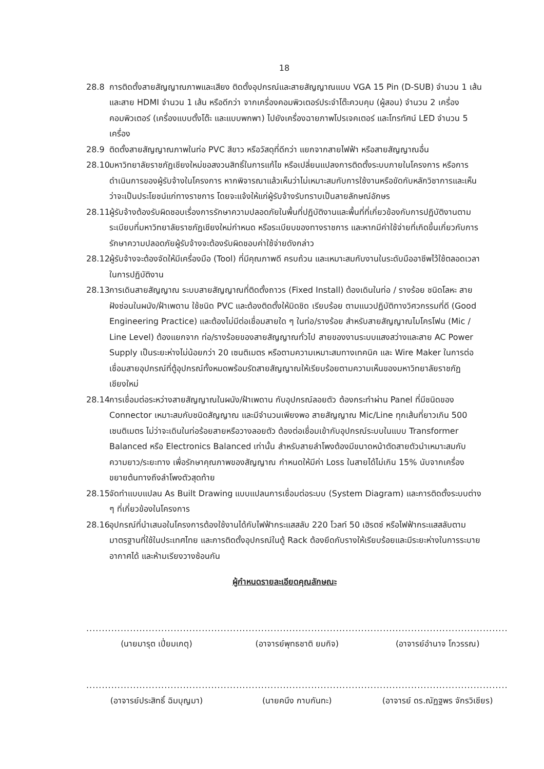18
28.8 การติดตั้งสายสัญญาณภาพและเสียง ติดตั้งอุปกรณ์และสายสัญญาณแบบ VGA 15 Pin (D-SUB) จำนวน 1 เส้น และสาย HDMI จำนวน 1 เส้น หรือดีกว่า จากเครื่องคอมพิวเตอร์ประจำโต๊ะควบคุม (ผู้สอน) จำนวน 2 เครื่องคอมพิวเตอร์ (เครื่องแบบตั้งโต๊ะ และแบบพกพา) ไปยังเครื่องฉายภาพโปรเจคเตอร์ และโทรทัศน์ LED จำนวน 5 เครื่อง
28.9 ติดตั้งสายสัญญาณภาพในท่อ PVC สีขาว หรือวัสดุที่ดีกว่า แยกจากสายไฟฟ้า หรือสายสัญญาณอื่น
28.10
มหาวิทยาลัยราชภัฏเชียงใหม่ขอสงวนสิทธิ์ในการแก้ไข หรือเปลี่ยนแปลงการติดตั้งระบบภายในโครงการ หรือการดำเนินการของผู้รับจ้างในโครงการ หากพิจารณาแล้วเห็นว่าไม่เหมาะสมกับการใช้งานหรือขัดกับหลักวิชาการและเห็นว่าจะเป็นประโยชน์แก่ทางราชการ โดยจะแจ้งให้แก่ผู้รับจ้างรับทราบเป็นลายลักษณ์อักษร
28.11
ผู้รับจ้างต้องรับผิดชอบเรื่องการรักษาความปลอดภัยในพื้นที่ปฏิบัติงานและพื้นที่ที่เกี่ยวข้องกับการปฏิบัติงานตามระเบียบที่มหาวิทยาลัยราชภัฏเชียงใหม่กำหนด หรือระเบียบของทางราชการ และหากมีค่าใช้จ่ายที่เกิดขึ้นเกี่ยวกับการรักษาความปลอดภัยผู้รับจ้างจะต้องรับผิดชอบค่าใช้จ่ายดังกล่าว
28.12
ผู้รับจ้างจะต้องจัดให้มีเครื่องมือ (Tool) ที่มีคุณภาพดี ครบถ้วน และเหมาะสมกับงานในระดับมืออาชีพไว้ใช้ตลอดเวลาในการปฏิบัติงาน
28.13
การเดินสายสัญญาณ ระบบสายสัญญาณที่ติดตั้งถาวร (Fixed Install) ต้องเดินในท่อ / รางร้อย ชนิดโลหะ สายฝังซ่อนในผนัง/ฝ้าเพดาน ใช้ชนิด PVC และต้องติดตั้งให้มิดชิด เรียบร้อย ตามแนวปฏิบัติทางวิศวกรรมที่ดี (Good Engineering Practice) และต้องไม่มีต่อเชื่อมสายใด ๆ ในท่อ/รางร้อย สำหรับสายสัญญาณไมโครโฟน (Mic / Line Level) ต้องแยกจาก ท่อ/รางร้อยของสายสัญญาณทั่วไป สายของงานระบบแสงสว่างและสาย AC Power Supply เป็นระยะห่างไม่น้อยกว่า 20 เซนติเมตร หรือตามความเหมาะสมทางเทคนิค และ Wire Maker ในการต่อเชื่อมสายอุปกรณ์ที่ตู้อุปกรณ์ทั้งหมดพร้อมรัดสายสัญญาณให้เรียบร้อยตามความเห็นของมหาวิทยาลัยราชภัฏเชียงใหม่
28.14
การเชื่อมต่อระหว่างสายสัญญาณในผนัง/ฝ้าเพดาน กับอุปกรณ์ลอยตัว ต้องกระทำผ่าน Panel ที่มีชนิดของ Connector เหมาะสมกับชนิดสัญญาณ และมีจำนวนเพียงพอ สายสัญญาณ Mic/Line ทุกเส้นที่ยาวเกิน 500 เซนติเมตร ไม่ว่าจะเดินในท่อร้อยสายหรือวางลอยตัว ต้องต่อเชื่อมเข้ากับอุปกรณ์ระบบในแบบ Transformer Balanced หรือ Electronics Balanced เท่านั้น สำหรับสายลำโพงต้องมีขนาดหน้าตัดสายตัวนำเหมาะสมกับความยาว/ระยะทาง เพื่อรักษาคุณภาพของสัญญาณ กำหนดให้มีค่า Loss ในสายได้ไม่เกิน 15% นับจากเครื่องขยายต้นทางถึงลำโพงตัวสุดท้าย
28.15
จัดทำแบบแปลน As Built Drawing แบบแปลนการเชื่อมต่อระบบ (System Diagram) และการติดตั้งระบบต่าง ๆ ที่เกี่ยวข้องในโครงการ
28.16
อุปกรณ์ที่นำเสนอในโครงการต้องใช้งานได้กับไฟฟ้ากระแสสลับ 220 โวลท์ 50 เฮิรตซ์ หรือไฟฟ้ากระแสสลับตามมาตรฐานที่ใช้ในประเทศไทย และการติดตั้งอุปกรณ์ในตู้ Rack ต้องยึดกับรางให้เรียบร้อยและมีระยะห่างในการระบายอากาศได้ และห้ามเรียงวางซ้อนกัน
ผู้กำหนดรายละเอียดคุณลักษณะ
.............................................
(นายมารุต เปี่ยมเกตุ)
.............................................
(อาจารย์พุทธชาติ ยมกิจ)
.............................................
(อาจารย์อำนาจ โกวรรณ)
.............................................
(อาจารย์ประสิทธิ์ ฉิมบุญมา)
.............................................
(นายคนึง กาบกันทะ)
.............................................
(อาจารย์ ดร.ณัฏฐพร จักรวิเชียร)